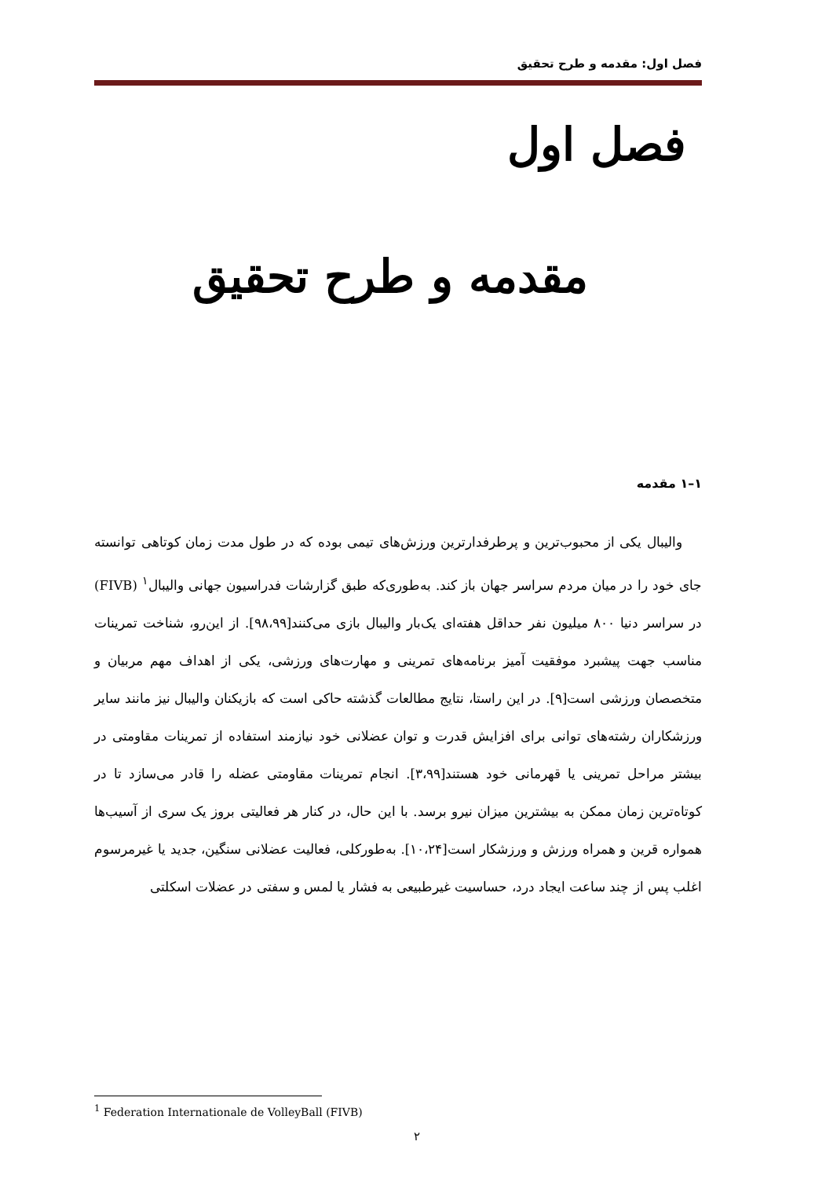فصل اول: مقدمه و طرح تحقیق
فصل اول
مقدمه و طرح تحقیق
۱–۱ مقدمه
والیبال یکی از محبوب‌ترین و پرطرفدارترین ورزش‌های تیمی بوده که در طول مدت زمان کوتاهی توانسته جای خود را در میان مردم سراسر جهان باز کند. به‌طوری‌که طبق گزارشات فدراسیون جهانی والیبال<sup>۱</sup> (FIVB) در سراسر دنیا ۸۰۰ میلیون نفر حداقل هفته‌ای یک‌بار والیبال بازی می‌کنند[۹۸،۹۹]. از این‌رو، شناخت تمرینات مناسب جهت پیشبرد موفقیت آمیز برنامه‌های تمرینی و مهارت‌های ورزشی، یکی از اهداف مهم مربیان و متخصصان ورزشی است[۹]. در این راستا، نتایج مطالعات گذشته حاکی است که بازیکنان والیبال نیز مانند سایر ورزشکاران رشته‌های توانی برای افزایش قدرت و توان عضلانی خود نیازمند استفاده از تمرینات مقاومتی در بیشتر مراحل تمرینی یا قهرمانی خود هستند[۳،۹۹]. انجام تمرینات مقاومتی عضله را قادر می‌سازد تا در کوتاه‌ترین زمان ممکن به بیشترین میزان نیرو برسد. با این حال، در کنار هر فعالیتی بروز یک سری از آسیب‌ها همواره قرین و همراه ورزش و ورزشکار است[۱۰،۲۴]. به‌طورکلی، فعالیت عضلانی سنگین، جدید یا غیرمرسوم اغلب پس از چند ساعت ایجاد درد، حساسیت غیرطبیعی به فشار یا لمس و سفتی در عضلات اسکلتی
<sup>1</sup> Federation Internationale de VolleyBall (FIVB)
۲